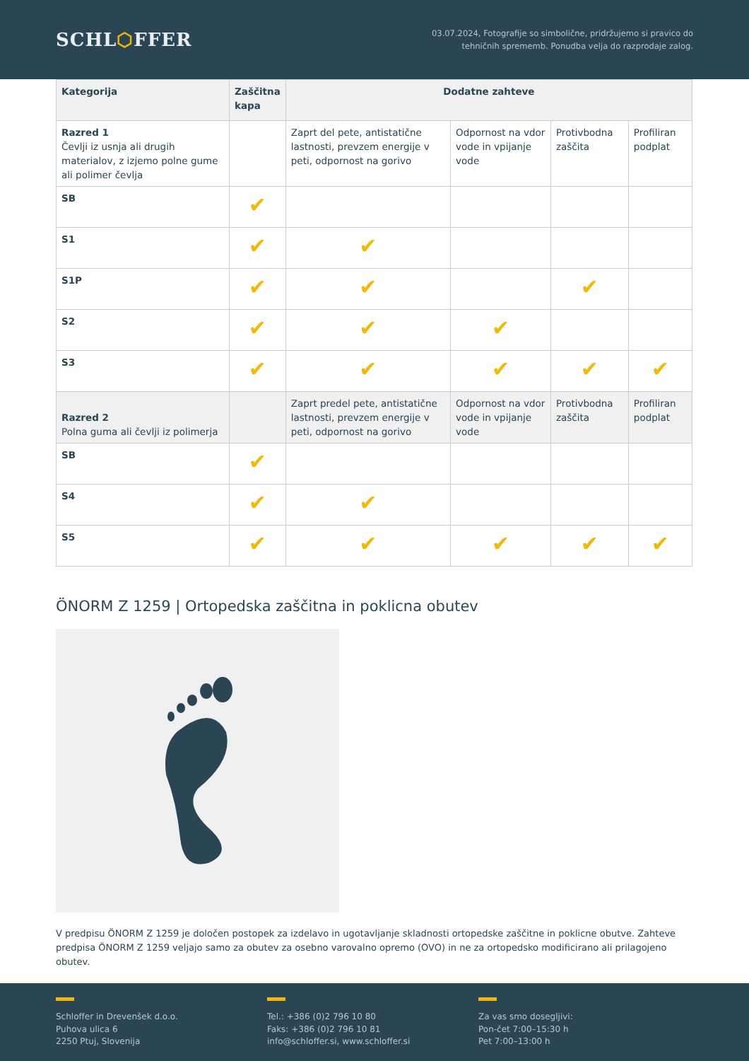SCHL⬡FFER
03.07.2024, Fotografije so simbolične, pridržujemo si pravico do
tehničnih sprememb. Ponudba velja do razprodaje zalog.
| Kategorija | Zaščitna kapa | Dodatne zahteve | | | |
| --- | --- | --- | --- | --- | --- |
| Razred 1 Čevlji iz usnja ali drugih materialov, z izjemo polne gume ali polimer čevlja | | Zaprt del pete, antistatične lastnosti, prevzem energije v peti, odpornost na gorivo | Odpornost na vdor vode in vpijanje vode | Protivbodna zaščita | Profiliran podplat |
| SB | ✔ | | | | |
| S1 | ✔ | ✔ | | | |
| S1P | ✔ | ✔ | | ✔ | |
| S2 | ✔ | ✔ | ✔ | | |
| S3 | ✔ | ✔ | ✔ | ✔ | ✔ |
| Razred 2 Polna guma ali čevlji iz polimerja | | Zaprt predel pete, antistatične lastnosti, prevzem energije v peti, odpornost na gorivo | Odpornost na vdor vode in vpijanje vode | Protivbodna zaščita | Profiliran podplat |
| SB | ✔ | | | | |
| S4 | ✔ | ✔ | | | |
| S5 | ✔ | ✔ | ✔ | ✔ | ✔ |
ÖNORM Z 1259 | Ortopedska zaščitna in poklicna obutev
V predpisu ÖNORM Z 1259 je določen postopek za izdelavo in ugotavljanje skladnosti ortopedske zaščitne in poklicne obutve. Zahteve predpisa ÖNORM Z 1259 veljajo samo za obutev za osebno varovalno opremo (OVO) in ne za ortopedsko modificirano ali prilagojeno obutev.
Schloffer in Drevenšek d.o.o.
Puhova ulica 6
2250 Ptuj, Slovenija
Tel.: +386 (0)2 796 10 80
Faks: +386 (0)2 796 10 81
info@schloffer.si, www.schloffer.si
Za vas smo dosegljivi:
Pon-čet 7:00–15:30 h
Pet 7:00–13:00 h